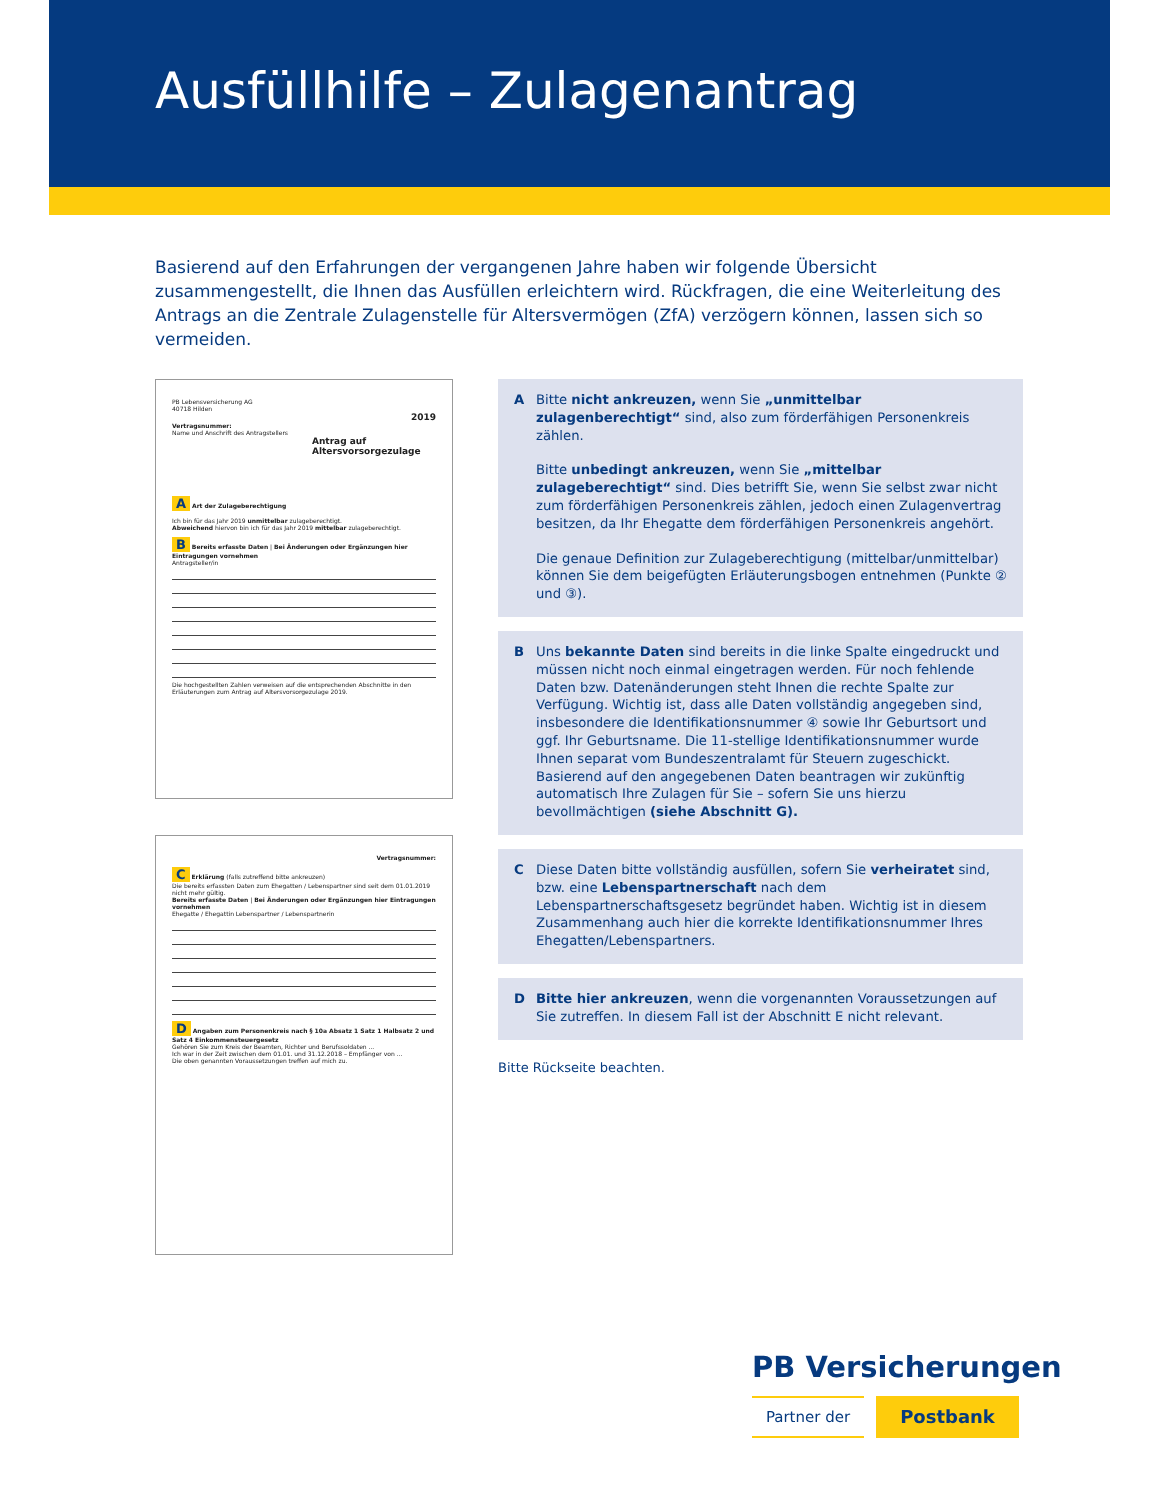Ausfüllhilfe – Zulagenantrag
Basierend auf den Erfahrungen der vergangenen Jahre haben wir folgende Übersicht zusammengestellt, die Ihnen das Ausfüllen erleichtern wird. Rückfragen, die eine Weiterleitung des Antrags an die Zentrale Zulagenstelle für Altersvermögen (ZfA) verzögern können, lassen sich so vermeiden.
PB Lebensversicherung AG
40718 Hilden
2019
Vertragsnummer:
Name und Anschrift des Antragstellers
Antrag auf
Altersvorsorgezulage
A Art der Zulageberechtigung
Ich bin für das Jahr 2019 unmittelbar zulageberechtigt.
Abweichend hiervon bin ich für das Jahr 2019 mittelbar zulageberechtigt.
B Bereits erfasste Daten | Bei Änderungen oder Ergänzungen hier Eintragungen vornehmen
Antragsteller/in
Die hochgestellten Zahlen verweisen auf die entsprechenden Abschnitte in den Erläuterungen zum Antrag auf Altersvorsorgezulage 2019.
Vertragsnummer:
C Erklärung (falls zutreffend bitte ankreuzen)
Die bereits erfassten Daten zum Ehegatten / Lebenspartner sind seit dem 01.01.2019 nicht mehr gültig.
Bereits erfasste Daten | Bei Änderungen oder Ergänzungen hier Eintragungen vornehmen
Ehegatte / Ehegattin Lebenspartner / Lebenspartnerin
D Angaben zum Personenkreis nach § 10a Absatz 1 Satz 1 Halbsatz 2 und Satz 4 Einkommensteuergesetz
Gehören Sie zum Kreis der Beamten, Richter und Berufssoldaten ...
Ich war in der Zeit zwischen dem 01.01. und 31.12.2018 – Empfänger von ...
Die oben genannten Voraussetzungen treffen auf mich zu.
A Bitte nicht ankreuzen, wenn Sie „unmittelbar zulagenberechtigt“ sind, also zum förderfähigen Personenkreis zählen.
Bitte unbedingt ankreuzen, wenn Sie „mittelbar zulageberechtigt“ sind. Dies betrifft Sie, wenn Sie selbst zwar nicht zum förderfähigen Personenkreis zählen, jedoch einen Zulagenvertrag besitzen, da Ihr Ehegatte dem förderfähigen Personenkreis angehört.
Die genaue Definition zur Zulageberechtigung (mittelbar/unmittelbar) können Sie dem beigefügten Erläuterungsbogen entnehmen (Punkte ② und ③).
B Uns bekannte Daten sind bereits in die linke Spalte eingedruckt und müssen nicht noch einmal eingetragen werden. Für noch fehlende Daten bzw. Datenänderungen steht Ihnen die rechte Spalte zur Verfügung. Wichtig ist, dass alle Daten vollständig angegeben sind, insbesondere die Identifikationsnummer ④ sowie Ihr Geburtsort und ggf. Ihr Geburtsname. Die 11-stellige Identifikationsnummer wurde Ihnen separat vom Bundeszentralamt für Steuern zugeschickt. Basierend auf den angegebenen Daten beantragen wir zukünftig automatisch Ihre Zulagen für Sie – sofern Sie uns hierzu bevollmächtigen (siehe Abschnitt G).
C Diese Daten bitte vollständig ausfüllen, sofern Sie verheiratet sind, bzw. eine Lebenspartnerschaft nach dem Lebenspartnerschaftsgesetz begründet haben. Wichtig ist in diesem Zusammenhang auch hier die korrekte Identifikationsnummer Ihres Ehegatten/Lebenspartners.
D Bitte hier ankreuzen, wenn die vorgenannten Voraussetzungen auf Sie zutreffen. In diesem Fall ist der Abschnitt E nicht relevant.
Bitte Rückseite beachten.
PB Versicherungen
Partner der
Postbank